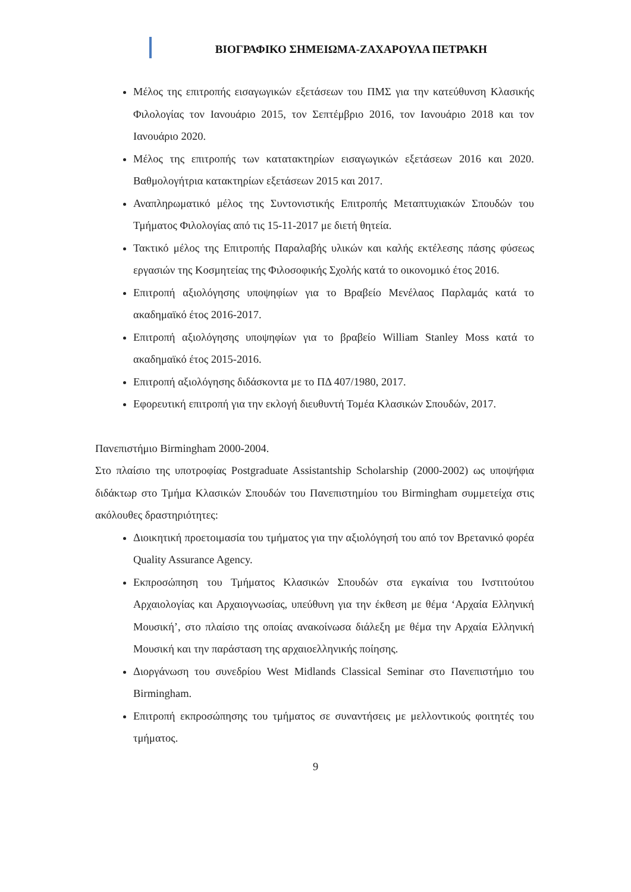ΒΙΟΓΡΑΦΙΚΟ ΣΗΜΕΙΩΜΑ-ΖΑΧΑΡΟΥΛΑ ΠΕΤΡΑΚΗ
Μέλος της επιτροπής εισαγωγικών εξετάσεων του ΠΜΣ για την κατεύθυνση Κλασικής Φιλολογίας τον Ιανουάριο 2015, τον Σεπτέμβριο 2016, τον Ιανουάριο 2018 και τον Ιανουάριο 2020.
Μέλος της επιτροπής των κατατακτηρίων εισαγωγικών εξετάσεων 2016 και 2020. Βαθμολογήτρια κατακτηρίων εξετάσεων 2015 και 2017.
Αναπληρωματικό μέλος της Συντονιστικής Επιτροπής Μεταπτυχιακών Σπουδών του Τμήματος Φιλολογίας από τις 15-11-2017 με διετή θητεία.
Τακτικό μέλος της Επιτροπής Παραλαβής υλικών και καλής εκτέλεσης πάσης φύσεως εργασιών της Κοσμητείας της Φιλοσοφικής Σχολής κατά το οικονομικό έτος 2016.
Επιτροπή αξιολόγησης υποψηφίων για το Βραβείο Μενέλαος Παρλαμάς κατά το ακαδημαϊκό έτος 2016-2017.
Επιτροπή αξιολόγησης υποψηφίων για το βραβείο William Stanley Moss κατά το ακαδημαϊκό έτος 2015-2016.
Επιτροπή αξιολόγησης διδάσκοντα με το ΠΔ 407/1980, 2017.
Εφορευτική επιτροπή για την εκλογή διευθυντή Τομέα Κλασικών Σπουδών, 2017.
Πανεπιστήμιο Birmingham 2000-2004.
Στο πλαίσιο της υποτροφίας Postgraduate Assistantship Scholarship (2000-2002) ως υποψήφια διδάκτωρ στο Τμήμα Κλασικών Σπουδών του Πανεπιστημίου του Birmingham συμμετείχα στις ακόλουθες δραστηριότητες:
Διοικητική προετοιμασία του τμήματος για την αξιολόγησή του από τον Βρετανικό φορέα Quality Assurance Agency.
Εκπροσώπηση του Τμήματος Κλασικών Σπουδών στα εγκαίνια του Ινστιτούτου Αρχαιολογίας και Αρχαιογνωσίας, υπεύθυνη για την έκθεση με θέμα ‘Αρχαία Ελληνική Μουσική’, στο πλαίσιο της οποίας ανακοίνωσα διάλεξη με θέμα την Αρχαία Ελληνική Μουσική και την παράσταση της αρχαιοελληνικής ποίησης.
Διοργάνωση του συνεδρίου West Midlands Classical Seminar στο Πανεπιστήμιο του Birmingham.
Επιτροπή εκπροσώπησης του τμήματος σε συναντήσεις με μελλοντικούς φοιτητές του τμήματος.
9